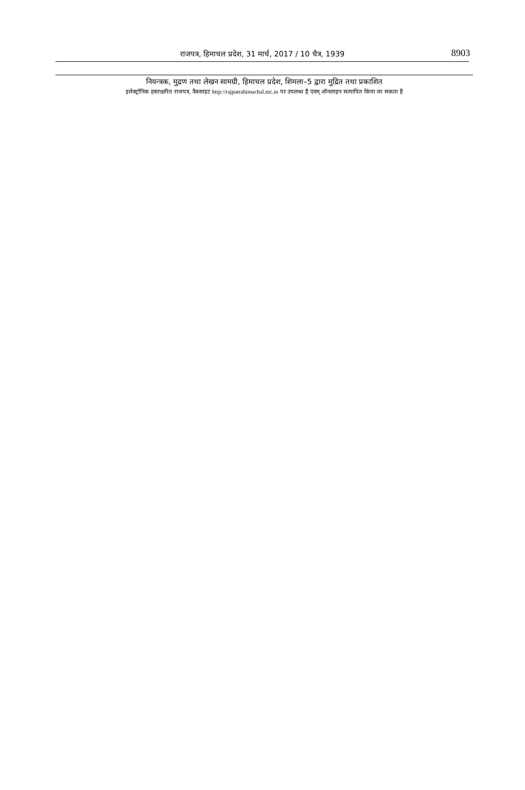राजपत्र, हिमाचल प्रदेश, 31 मार्च, 2017 / 10 चैत्र, 1939
8903
नियन्त्रक, मुद्रण तथा लेखन सामग्री, हिमाचल प्रदेश, शिमला–5 द्वारा मुद्रित तथा प्रकाशित
इलेक्ट्रॉनिक हस्ताक्षरित राजपत्र, वैबसाइट http://rajpatrahimachal.nic.in पर उपलब्ध है एवम् ऑनलाइन सत्यापित किया जा सकता है